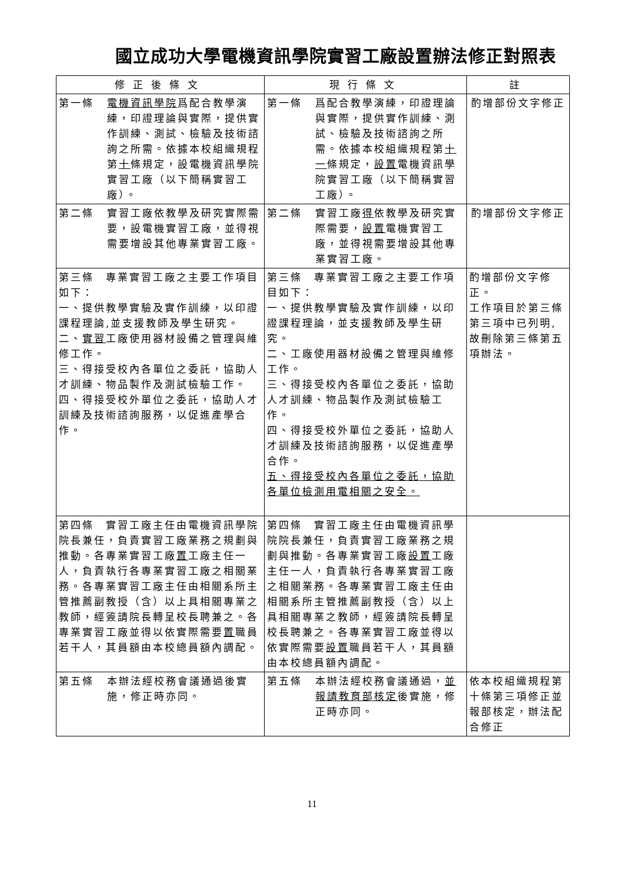國立成功大學電機資訊學院實習工廠設置辦法修正對照表
| 修正後條文 | 現行條文 | 註 |
| --- | --- | --- |
| 第一條 電機資訊學院 爲配合教學演練，印證理論與實際，提供實作訓練、測試、檢驗及技術諮詢之所需。依據本校組織規程第 十 條規定，設電機資訊學院實習工廠（以下簡稱實習工廠）。 | 第一條 爲配合教學演練，印證理論與實際，提供實作訓練、測試、檢驗及技術諮詢之所需。依據本校組織規程第 十一 條規定， 設置 電機資訊學院實習工廠（以下簡稱實習工廠）。 | 酌增部份文字修正 |
| 第二條 實習工廠依教學及研究實際需要，設電機實習工廠，並得視需要增設其他專業實習工廠。 | 第二條 實習工廠 得 依教學及研究實際需要， 設置 電機實習工廠，並得視需要增設其他專業實習工廠。 | 酌增部份文字修正 |
| 第三條 專業實習工廠之主要工作項目如下： 一、提供教學實驗及實作訓練，以印證課程理論,並支援教師及學生研究。 二、 實習 工廠使用器材設備之管理與維修工作。 三、得接受校內各單位之委託，協助人才訓練、物品製作及測試檢驗工作。 四、得接受校外單位之委託，協助人才訓練及技術諮詢服務，以促進產學合作。 | 第三條 專業實習工廠之主要工作項目如下： 一、提供教學實驗及實作訓練，以印證課程理論，並支援教師及學生研究。 二、工廠使用器材設備之管理與維修工作。 三、得接受校內各單位之委託，協助人才訓練、物品製作及測試檢驗工作。 四、得接受校外單位之委託，協助人才訓練及技術諮詢服務，以促進產學合作。 五、得接受校內各單位之委託，協助各單位檢測用電相關之安全。 | 酌增部份文字修正。 工作項目於第三條第三項中已列明, 故刪除第三條第五項辦法。 |
| 第四條 實習工廠主任由電機資訊學院院長兼任，負責實習工廠業務之規劃與推動。各專業實習工廠 置 工廠主任一人，負責執行各專業實習工廠之相關業務。各專業實習工廠主任由相關系所主管推薦副教授（含）以上具相關專業之教師，經簽請院長轉呈校長聘兼之。各專業實習工廠並得以依實際需要 置 職員若干人，其員額由本校總員額內調配。 | 第四條 實習工廠主任由電機資訊學院院長兼任，負責實習工廠業務之規劃與推動。各專業實習工廠 設置 工廠主任一人，負責執行各專業實習工廠之相關業務。各專業實習工廠主任由相關系所主管推薦副教授（含）以上具相關專業之教師，經簽請院長轉呈校長聘兼之。各專業實習工廠並得以依實際需要 設置 職員若干人，其員額由本校總員額內調配。 | |
| 第五條 本辦法經校務會議通過後實施，修正時亦同。 | 第五條 本辦法經校務會議通過， 並報請教育部核定 後實施，修正時亦同。 | 依本校組織規程第十條第三項修正並報部核定，辦法配合修正 |
11